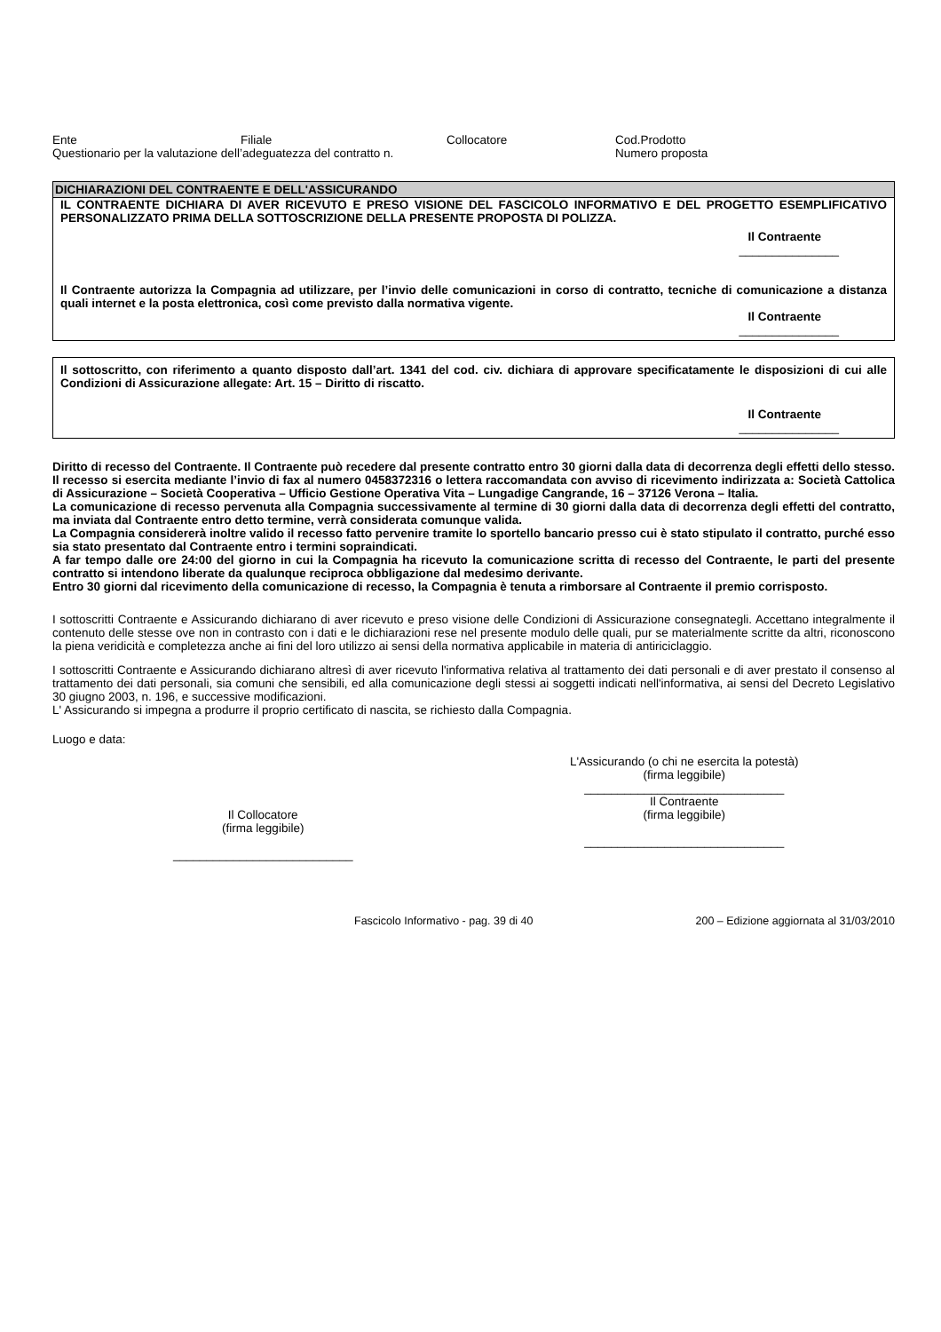Ente Filiale Collocatore Cod.Prodotto
Questionario per la valutazione dell’adeguatezza del contratto n. Numero proposta
DICHIARAZIONI DEL CONTRAENTE E DELL'ASSICURANDO
IL CONTRAENTE DICHIARA DI AVER RICEVUTO E PRESO VISIONE DEL FASCICOLO INFORMATIVO E DEL PROGETTO ESEMPLIFICATIVO PERSONALIZZATO PRIMA DELLA SOTTOSCRIZIONE DELLA PRESENTE PROPOSTA DI POLIZZA.
Il Contraente
_______________
Il Contraente autorizza la Compagnia ad utilizzare, per l’invio delle comunicazioni in corso di contratto, tecniche di comunicazione a distanza quali internet e la posta elettronica, così come previsto dalla normativa vigente.
Il Contraente
_______________
Il sottoscritto, con riferimento a quanto disposto dall’art. 1341 del cod. civ. dichiara di approvare specificatamente le disposizioni di cui alle Condizioni di Assicurazione allegate: Art. 15 – Diritto di riscatto.
Il Contraente
_______________
Diritto di recesso del Contraente. Il Contraente può recedere dal presente contratto entro 30 giorni dalla data di decorrenza degli effetti dello stesso.
Il recesso si esercita mediante l’invio di fax al numero 0458372316 o lettera raccomandata con avviso di ricevimento indirizzata a: Società Cattolica di Assicurazione – Società Cooperativa – Ufficio Gestione Operativa Vita – Lungadige Cangrande, 16 – 37126 Verona – Italia.
La comunicazione di recesso pervenuta alla Compagnia successivamente al termine di 30 giorni dalla data di decorrenza degli effetti del contratto, ma inviata dal Contraente entro detto termine, verrà considerata comunque valida.
La Compagnia considererà inoltre valido il recesso fatto pervenire tramite lo sportello bancario presso cui è stato stipulato il contratto, purché esso sia stato presentato dal Contraente entro i termini sopraindicati.
A far tempo dalle ore 24:00 del giorno in cui la Compagnia ha ricevuto la comunicazione scritta di recesso del Contraente, le parti del presente contratto si intendono liberate da qualunque reciproca obbligazione dal medesimo derivante.
Entro 30 giorni dal ricevimento della comunicazione di recesso, la Compagnia è tenuta a rimborsare al Contraente il premio corrisposto.
I sottoscritti Contraente e Assicurando dichiarano di aver ricevuto e preso visione delle Condizioni di Assicurazione consegnategli. Accettano integralmente il contenuto delle stesse ove non in contrasto con i dati e le dichiarazioni rese nel presente modulo delle quali, pur se materialmente scritte da altri, riconoscono la piena veridicità e completezza anche ai fini del loro utilizzo ai sensi della normativa applicabile in materia di antiriciclaggio.
I sottoscritti Contraente e Assicurando dichiarano altresì di aver ricevuto l'informativa relativa al trattamento dei dati personali e di aver prestato il consenso al trattamento dei dati personali, sia comuni che sensibili, ed alla comunicazione degli stessi ai soggetti indicati nell'informativa, ai sensi del Decreto Legislativo 30 giugno 2003, n. 196, e successive modificazioni.
L' Assicurando si impegna a produrre il proprio certificato di nascita, se richiesto dalla Compagnia.
Luogo e data:
Il Collocatore
(firma leggibile)
___________________________
L'Assicurando (o chi ne esercita la potestà)
(firma leggibile)
______________________________
Il Contraente
(firma leggibile)
______________________________
Fascicolo Informativo - pag. 39 di 40 200 – Edizione aggiornata al 31/03/2010